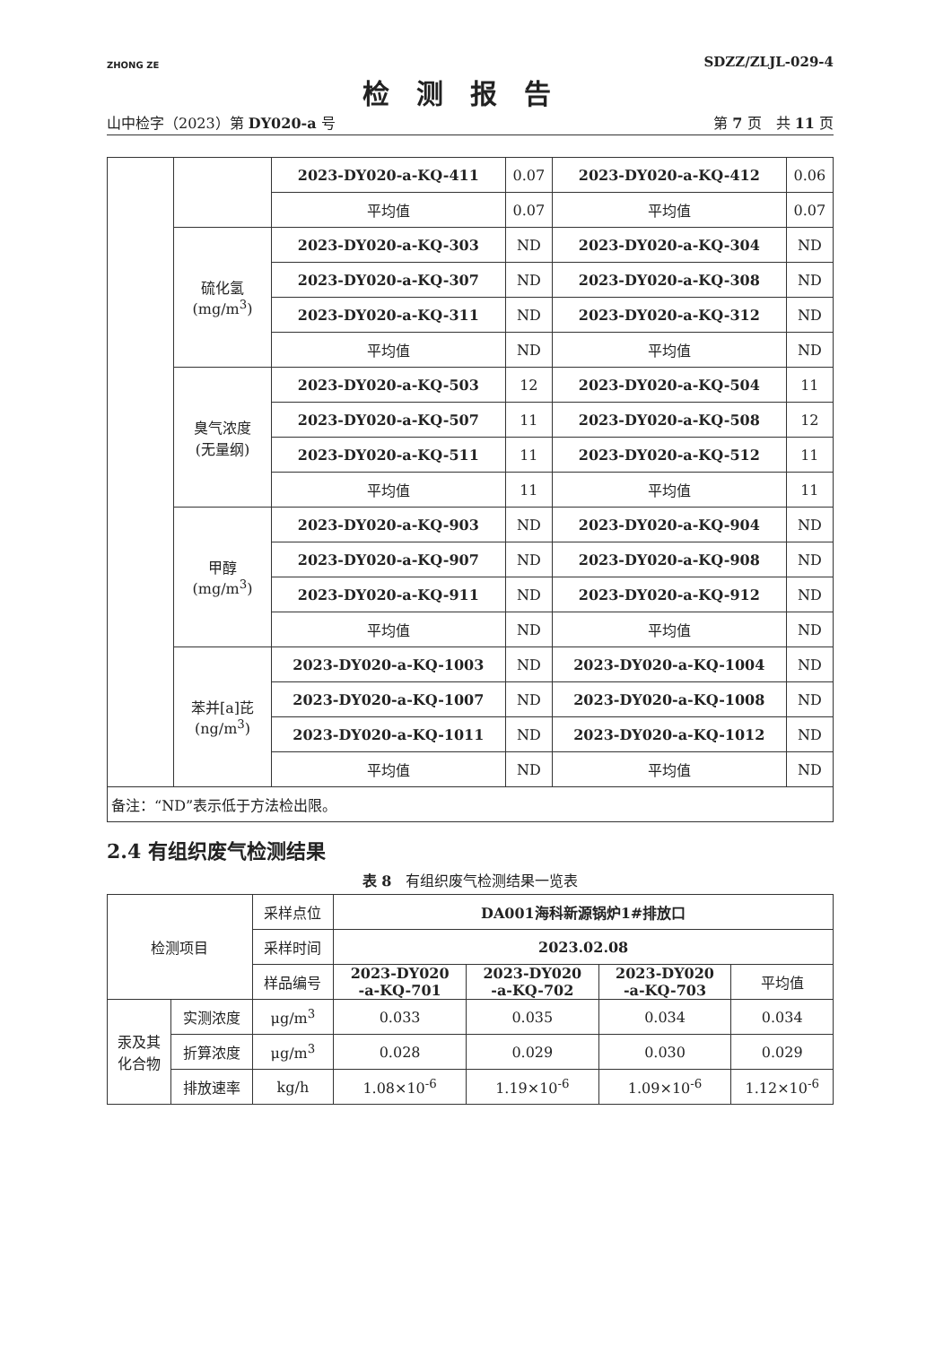ZHONG ZE
SDZZ/ZLJL-029-4
检测报告
山中检字（2023）第 DY020-a 号 第 7 页　共 11 页
| | | 2023-DY020-a-KQ-411 | 0.07 | 2023-DY020-a-KQ-412 | 0.06 |
| | | 平均值 | 0.07 | 平均值 | 0.07 |
| | 硫化氢 (mg/m<sup>3</sup>) | 2023-DY020-a-KQ-303 | ND | 2023-DY020-a-KQ-304 | ND |
| | | 2023-DY020-a-KQ-307 | ND | 2023-DY020-a-KQ-308 | ND |
| | | 2023-DY020-a-KQ-311 | ND | 2023-DY020-a-KQ-312 | ND |
| | | 平均值 | ND | 平均值 | ND |
| | 臭气浓度 (无量纲) | 2023-DY020-a-KQ-503 | 12 | 2023-DY020-a-KQ-504 | 11 |
| | | 2023-DY020-a-KQ-507 | 11 | 2023-DY020-a-KQ-508 | 12 |
| | | 2023-DY020-a-KQ-511 | 11 | 2023-DY020-a-KQ-512 | 11 |
| | | 平均值 | 11 | 平均值 | 11 |
| | 甲醇 (mg/m<sup>3</sup>) | 2023-DY020-a-KQ-903 | ND | 2023-DY020-a-KQ-904 | ND |
| | | 2023-DY020-a-KQ-907 | ND | 2023-DY020-a-KQ-908 | ND |
| | | 2023-DY020-a-KQ-911 | ND | 2023-DY020-a-KQ-912 | ND |
| | | 平均值 | ND | 平均值 | ND |
| | 苯并[a]芘 (ng/m<sup>3</sup>) | 2023-DY020-a-KQ-1003 | ND | 2023-DY020-a-KQ-1004 | ND |
| | | 2023-DY020-a-KQ-1007 | ND | 2023-DY020-a-KQ-1008 | ND |
| | | 2023-DY020-a-KQ-1011 | ND | 2023-DY020-a-KQ-1012 | ND |
| | | 平均值 | ND | 平均值 | ND |
| 备注：“ND”表示低于方法检出限。 | | | | | |
2.4 有组织废气检测结果
表 8　有组织废气检测结果一览表
| 检测项目 | | 采样点位 | DA001海科新源锅炉1#排放口 | | | |
| --- | --- | --- | --- | --- | --- | --- |
| | | 采样时间 | 2023.02.08 | | | |
| | | 样品编号 | 2023-DY020 -a-KQ-701 | 2023-DY020 -a-KQ-702 | 2023-DY020 -a-KQ-703 | 平均值 |
| 汞及其 化合物 | 实测浓度 | μg/m<sup>3</sup> | 0.033 | 0.035 | 0.034 | 0.034 |
| | 折算浓度 | μg/m<sup>3</sup> | 0.028 | 0.029 | 0.030 | 0.029 |
| | 排放速率 | kg/h | 1.08×10<sup>-6</sup> | 1.19×10<sup>-6</sup> | 1.09×10<sup>-6</sup> | 1.12×10<sup>-6</sup> |